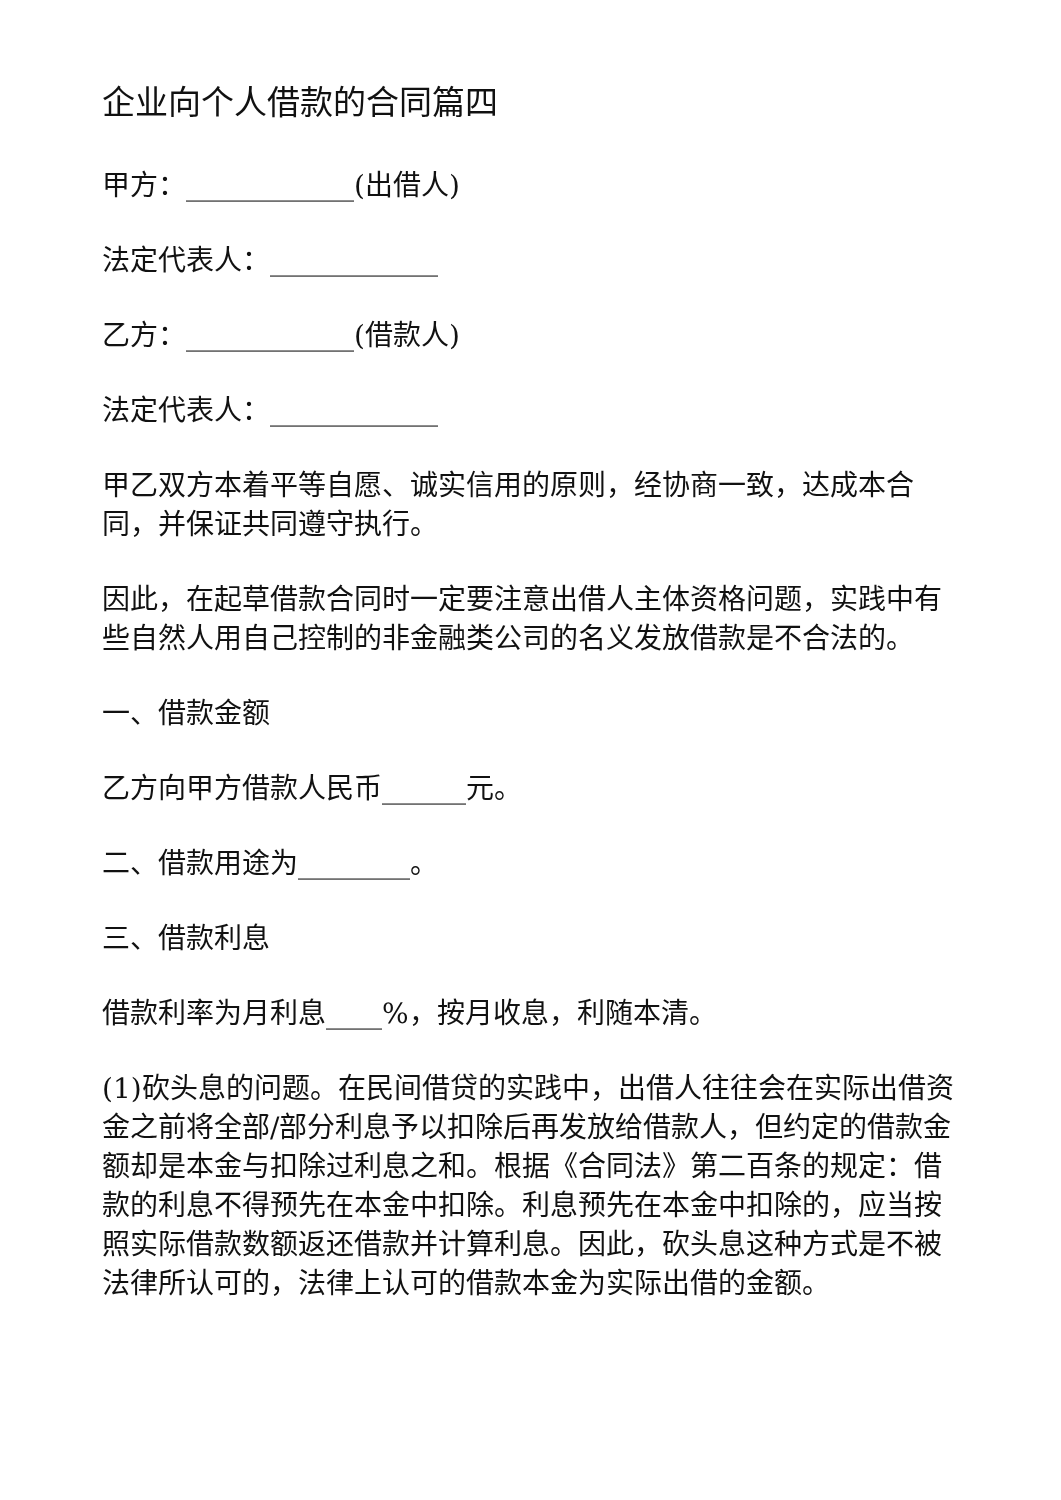企业向个人借款的合同篇四
甲方：____________(出借人)
法定代表人：____________
乙方：____________(借款人)
法定代表人：____________
甲乙双方本着平等自愿、诚实信用的原则，经协商一致，达成本合同，并保证共同遵守执行。
因此，在起草借款合同时一定要注意出借人主体资格问题，实践中有些自然人用自己控制的非金融类公司的名义发放借款是不合法的。
一、借款金额
乙方向甲方借款人民币______元。
二、借款用途为________。
三、借款利息
借款利率为月利息____%，按月收息，利随本清。
(1)砍头息的问题。在民间借贷的实践中，出借人往往会在实际出借资金之前将全部/部分利息予以扣除后再发放给借款人，但约定的借款金额却是本金与扣除过利息之和。根据《合同法》第二百条的规定：借款的利息不得预先在本金中扣除。利息预先在本金中扣除的，应当按照实际借款数额返还借款并计算利息。因此，砍头息这种方式是不被法律所认可的，法律上认可的借款本金为实际出借的金额。